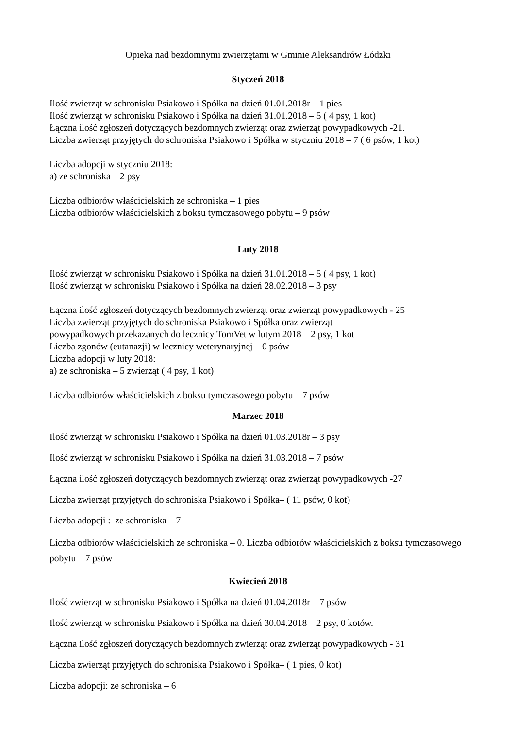Opieka nad bezdomnymi zwierzętami w Gminie Aleksandrów Łódzki
Styczeń 2018
Ilość zwierząt w schronisku Psiakowo i Spółka na dzień 01.01.2018r – 1 pies
Ilość zwierząt w schronisku Psiakowo i Spółka na dzień 31.01.2018 – 5 ( 4 psy, 1 kot)
Łączna ilość zgłoszeń dotyczących bezdomnych zwierząt oraz zwierząt powypadkowych -21.
Liczba zwierząt przyjętych do schroniska Psiakowo i Spółka w styczniu 2018 – 7 ( 6 psów, 1 kot)
Liczba adopcji w styczniu 2018:
a) ze schroniska – 2 psy
Liczba odbiorów właścicielskich ze schroniska – 1 pies
Liczba odbiorów właścicielskich z boksu tymczasowego pobytu – 9 psów
Luty 2018
Ilość zwierząt w schronisku Psiakowo i Spółka na dzień 31.01.2018 – 5 ( 4 psy, 1 kot)
Ilość zwierząt w schronisku Psiakowo i Spółka na dzień 28.02.2018 – 3 psy
Łączna ilość zgłoszeń dotyczących bezdomnych zwierząt oraz zwierząt powypadkowych - 25
Liczba zwierząt przyjętych do schroniska Psiakowo i Spółka oraz zwierząt
powypadkowych przekazanych do lecznicy TomVet w lutym 2018 – 2 psy, 1 kot
Liczba zgonów (eutanazji) w lecznicy weterynaryjnej – 0 psów
Liczba adopcji w luty 2018:
a) ze schroniska – 5 zwierząt ( 4 psy, 1 kot)
Liczba odbiorów właścicielskich z boksu tymczasowego pobytu – 7 psów
Marzec 2018
Ilość zwierząt w schronisku Psiakowo i Spółka na dzień 01.03.2018r – 3 psy
Ilość zwierząt w schronisku Psiakowo i Spółka na dzień 31.03.2018 – 7 psów
Łączna ilość zgłoszeń dotyczących bezdomnych zwierząt oraz zwierząt powypadkowych -27
Liczba zwierząt przyjętych do schroniska Psiakowo i Spółka– ( 11 psów, 0 kot)
Liczba adopcji : ze schroniska – 7
Liczba odbiorów właścicielskich ze schroniska – 0. Liczba odbiorów właścicielskich z boksu tymczasowego pobytu – 7 psów
Kwiecień 2018
Ilość zwierząt w schronisku Psiakowo i Spółka na dzień 01.04.2018r – 7 psów
Ilość zwierząt w schronisku Psiakowo i Spółka na dzień 30.04.2018 – 2 psy, 0 kotów.
Łączna ilość zgłoszeń dotyczących bezdomnych zwierząt oraz zwierząt powypadkowych - 31
Liczba zwierząt przyjętych do schroniska Psiakowo i Spółka– ( 1 pies, 0 kot)
Liczba adopcji: ze schroniska – 6